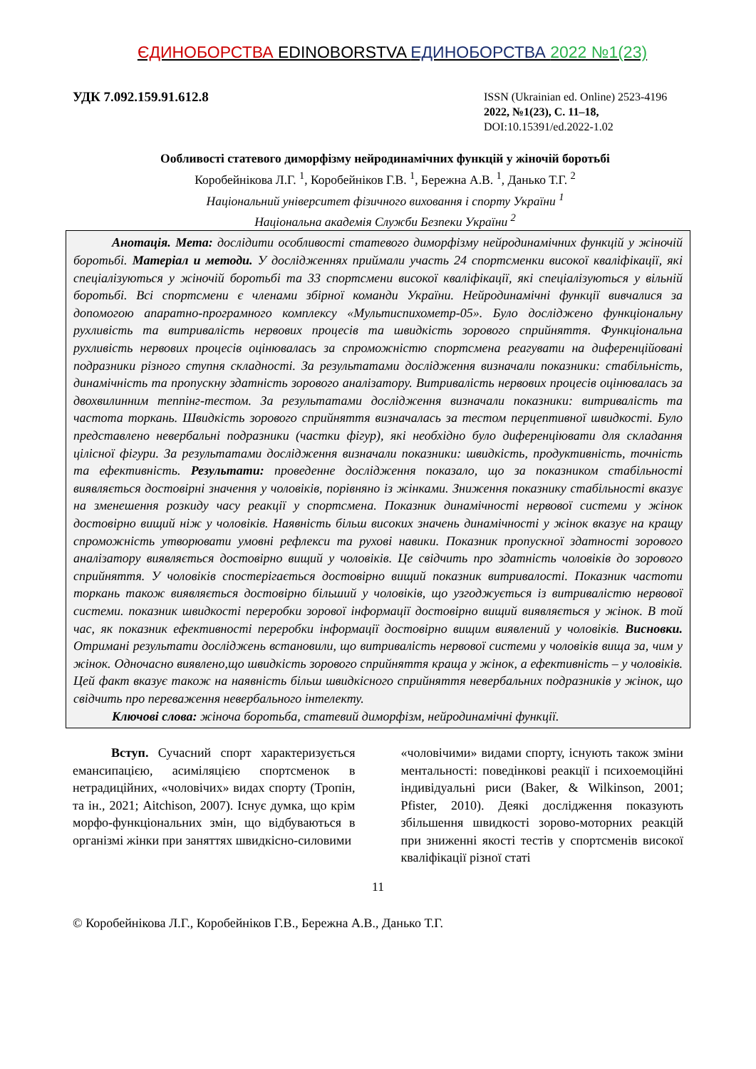ЄДИНОБОРСТВА EDINOBORSTVA ЕДИНОБОРСТВА 2022 №1(23)
УДК 7.092.159.91.612.8
ISSN (Ukrainian ed. Online) 2523-4196
2022, №1(23), С. 11–18,
DOI:10.15391/ed.2022-1.02
Ообливості статевого диморфізму нейродинамічних функцій у жіночій боротьбі
Коробейнікова Л.Г. <sup>1</sup>, Коробейніков Г.В. <sup>1</sup>, Бережна А.В. <sup>1</sup>, Данько Т.Г. <sup>2</sup>
Національний університет фізичного виховання і спорту України <sup>1</sup>
Національна академія Служби Безпеки України <sup>2</sup>
   Анотація. Мета: дослідити особливості статевого диморфізму нейродинамічних функцій у жіночій боротьбі. Матеріал и методи. У дослідженнях приймали участь 24 спортсменки високої кваліфікації, які спеціалізуються у жіночій боротьбі та 33 спортсмени високої кваліфікації, які спеціалізуються у вільній боротьбі. Всі спортсмени є членами збірної команди України. Нейродинамічні функції вивчалися за допомогою апаратно-програмного комплексу «Мультиспихометр-05». Було досліджено функціональну рухливість та витривалість нервових процесів та швидкість зорового сприйняття. Функціональна рухливість нервових процесів оцінювалась за спроможністю спортсмена реагувати на диференційовані подразники різного ступня складності. За результатами дослідження визначали показники: стабільність, динамічність та пропускну здатність зорового аналізатору. Витривалість нервових процесів оцінювалась за двохвилинним теппінг-тестом. За результатами дослідження визначали показники: витривалість та частота торкань. Швидкість зорового сприйняття визначалась за тестом перцептивної швидкості. Було представлено невербальні подразники (частки фігур), які необхідно було диференціювати для складання цілісної фігури. За результатами дослідження визначали показники: швидкість, продуктивність, точність та ефективність. Результати: проведенне дослідження показало, що за показником стабільності виявляється достовірні значення у чоловіків, порівняно із жінками. Зниження показнику стабільності вказує на зменешення розкиду часу реакції у спортсмена. Показник динамічності нервової системи у жінок достовірно вищий ніж у чоловіків. Наявність більш високих значень динамічності у жінок вказує на кращу спроможність утворювати умовні рефлекси та рухові навики. Показник пропускної здатності зорового аналізатору виявляється достовірно вищий у чоловіків. Це свідчить про здатність чоловіків до зорового сприйняття. У чоловіків спостерігається достовірно вищий показник витривалості. Показник частоти торкань також виявляється достовірно більший у чоловіків, що узгоджується із витривалістю нервової системи. показник швидкості переробки зорової інформації достовірно вищий виявляється у жінок. В той час, як показник ефективності переробки інформації достовірно вищим виявлений у чоловіків. Висновки. Отримані результати досліджень встановили, що витривалість нервової системи у чоловіків вища за, чим у жінок. Одночасно виявлено,що швидкість зорового сприйняття краща у жінок, а ефективність – у чоловіків. Цей факт вказує також на наявність більш швидкісного сприйняття невербальних подразників у жінок, що свідчить про переваження невербального інтелекту.
   Ключові слова: жіноча боротьба, статевий диморфізм, нейродинамічні функції.
   Вступ. Сучасний спорт характеризується емансипацією, асиміляцією спортсменок в нетрадиційних, «чоловічих» видах спорту (Тропін, та ін., 2021; Aitchison, 2007). Існує думка, що крім морфо-функціональних змін, що відбуваються в організмі жінки при заняттях швидкісно-силовими
«чоловічими» видами спорту, існують також зміни ментальності: поведінкові реакції і психоемоційні індивідуальні риси (Baker, & Wilkinson, 2001; Pfister, 2010). Деякі дослідження показують збільшення швидкості зорово-моторних реакцій при зниженні якості тестів у спортсменів високої кваліфікації різної статі
11
© Коробейнікова Л.Г., Коробейніков Г.В., Бережна А.В., Данько Т.Г.